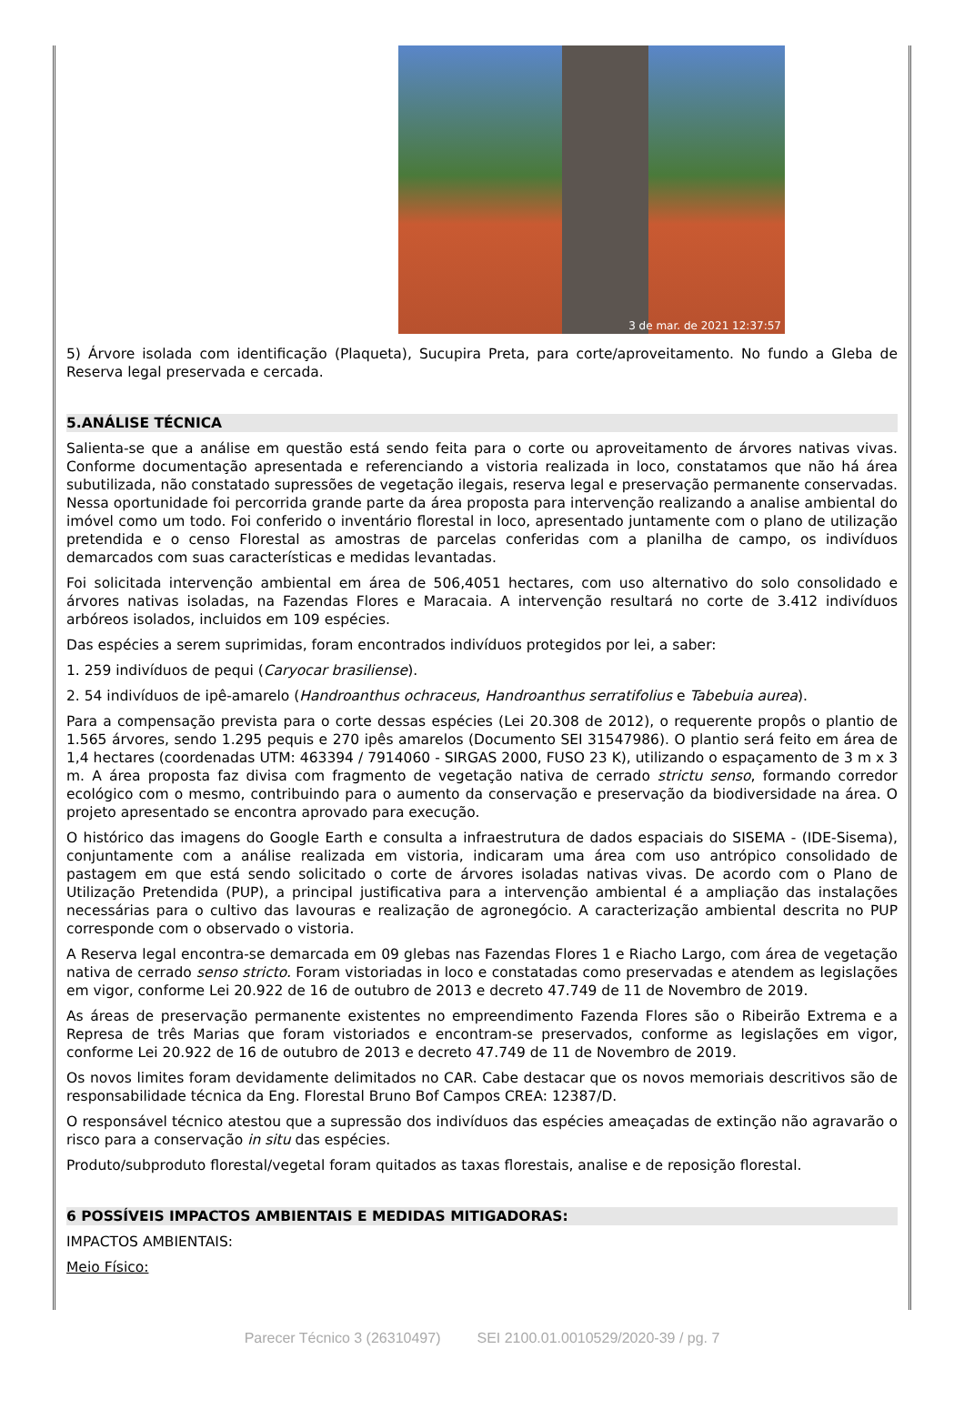3 de mar. de 2021 12:37:57
5) Árvore isolada com identificação (Plaqueta), Sucupira Preta, para corte/aproveitamento. No fundo a Gleba de Reserva legal preservada e cercada.
5.ANÁLISE TÉCNICA
Salienta-se que a análise em questão está sendo feita para o corte ou aproveitamento de árvores nativas vivas. Conforme documentação apresentada e referenciando a vistoria realizada in loco, constatamos que não há área subutilizada, não constatado supressões de vegetação ilegais, reserva legal e preservação permanente conservadas. Nessa oportunidade foi percorrida grande parte da área proposta para intervenção realizando a analise ambiental do imóvel como um todo. Foi conferido o inventário florestal in loco, apresentado juntamente com o plano de utilização pretendida e o censo Florestal as amostras de parcelas conferidas com a planilha de campo, os indivíduos demarcados com suas características e medidas levantadas.
Foi solicitada intervenção ambiental em área de 506,4051 hectares, com uso alternativo do solo consolidado e árvores nativas isoladas, na Fazendas Flores e Maracaia. A intervenção resultará no corte de 3.412 indivíduos arbóreos isolados, incluidos em 109 espécies.
Das espécies a serem suprimidas, foram encontrados indivíduos protegidos por lei, a saber:
1. 259 indivíduos de pequi (Caryocar brasiliense).
2. 54 indivíduos de ipê-amarelo (Handroanthus ochraceus, Handroanthus serratifolius e Tabebuia aurea).
Para a compensação prevista para o corte dessas espécies (Lei 20.308 de 2012), o requerente propôs o plantio de 1.565 árvores, sendo 1.295 pequis e 270 ipês amarelos (Documento SEI 31547986). O plantio será feito em área de 1,4 hectares (coordenadas UTM: 463394 / 7914060 - SIRGAS 2000, FUSO 23 K), utilizando o espaçamento de 3 m x 3 m. A área proposta faz divisa com fragmento de vegetação nativa de cerrado strictu senso, formando corredor ecológico com o mesmo, contribuindo para o aumento da conservação e preservação da biodiversidade na área. O projeto apresentado se encontra aprovado para execução.
O histórico das imagens do Google Earth e consulta a infraestrutura de dados espaciais do SISEMA - (IDE-Sisema), conjuntamente com a análise realizada em vistoria, indicaram uma área com uso antrópico consolidado de pastagem em que está sendo solicitado o corte de árvores isoladas nativas vivas. De acordo com o Plano de Utilização Pretendida (PUP), a principal justificativa para a intervenção ambiental é a ampliação das instalações necessárias para o cultivo das lavouras e realização de agronegócio. A caracterização ambiental descrita no PUP corresponde com o observado o vistoria.
A Reserva legal encontra-se demarcada em 09 glebas nas Fazendas Flores 1 e Riacho Largo, com área de vegetação nativa de cerrado senso stricto. Foram vistoriadas in loco e constatadas como preservadas e atendem as legislações em vigor, conforme Lei 20.922 de 16 de outubro de 2013 e decreto 47.749 de 11 de Novembro de 2019.
As áreas de preservação permanente existentes no empreendimento Fazenda Flores são o Ribeirão Extrema e a Represa de três Marias que foram vistoriados e encontram-se preservados, conforme as legislações em vigor, conforme Lei 20.922 de 16 de outubro de 2013 e decreto 47.749 de 11 de Novembro de 2019.
Os novos limites foram devidamente delimitados no CAR. Cabe destacar que os novos memoriais descritivos são de responsabilidade técnica da Eng. Florestal Bruno Bof Campos CREA: 12387/D.
O responsável técnico atestou que a supressão dos indivíduos das espécies ameaçadas de extinção não agravarão o risco para a conservação in situ das espécies.
Produto/subproduto florestal/vegetal foram quitados as taxas florestais, analise e de reposição florestal.
6 POSSÍVEIS IMPACTOS AMBIENTAIS E MEDIDAS MITIGADORAS:
IMPACTOS AMBIENTAIS:
Meio Físico:
Parecer Técnico 3 (26310497) SEI 2100.01.0010529/2020-39 / pg. 7